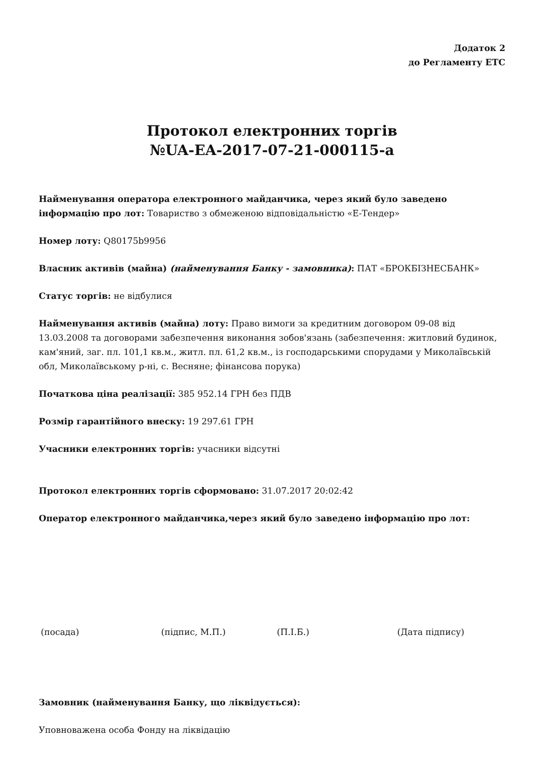Додаток 2
до Регламенту ЕТС
Протокол електронних торгів
№UA-EA-2017-07-21-000115-a
Найменування оператора електронного майданчика, через який було заведено інформацію про лот: Товариство з обмеженою відповідальністю «Е-Тендер»
Номер лоту: Q80175b9956
Власник активів (майна) (найменування Банку - замовника): ПАТ «БРОКБІЗНЕСБАНК»
Статус торгів: не відбулися
Найменування активів (майна) лоту: Право вимоги за кредитним договором 09-08 від 13.03.2008 та договорами забезпечення виконання зобов'язань (забезпечення: житловий будинок, кам'яний, заг. пл. 101,1 кв.м., житл. пл. 61,2 кв.м., із господарськими спорудами у Миколаївській обл, Миколаївському р-ні, с. Весняне; фінансова порука)
Початкова ціна реалізації: 385 952.14 ГРН без ПДВ
Розмір гарантійного внеску: 19 297.61 ГРН
Учасники електронних торгів: учасники відсутні
Протокол електронних торгів сформовано: 31.07.2017 20:02:42
Оператор електронного майданчика,через який було заведено інформацію про лот:
(посада) (підпис, М.П.) (П.І.Б.) (Дата підпису)
Замовник (найменування Банку, що ліквідується):
Уповноважена особа Фонду на ліквідацію